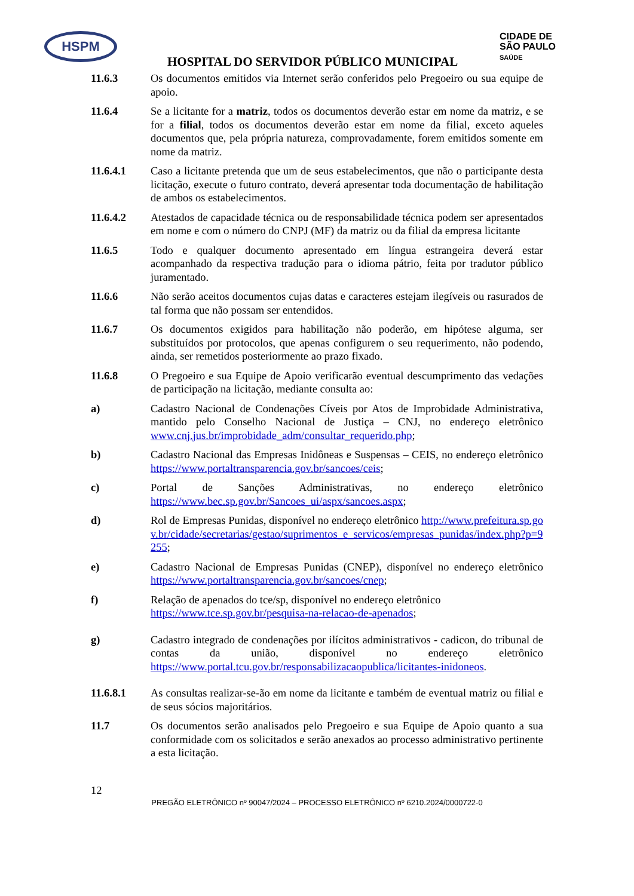HSPM
CIDADE DE
SÃO PAULO
SAÚDE
HOSPITAL DO SERVIDOR PÚBLICO MUNICIPAL
11.6.3 Os documentos emitidos via Internet serão conferidos pelo Pregoeiro ou sua equipe de apoio.
11.6.4 Se a licitante for a matriz, todos os documentos deverão estar em nome da matriz, e se for a filial, todos os documentos deverão estar em nome da filial, exceto aqueles documentos que, pela própria natureza, comprovadamente, forem emitidos somente em nome da matriz.
11.6.4.1 Caso a licitante pretenda que um de seus estabelecimentos, que não o participante desta licitação, execute o futuro contrato, deverá apresentar toda documentação de habilitação de ambos os estabelecimentos.
11.6.4.2 Atestados de capacidade técnica ou de responsabilidade técnica podem ser apresentados em nome e com o número do CNPJ (MF) da matriz ou da filial da empresa licitante
11.6.5 Todo e qualquer documento apresentado em língua estrangeira deverá estar acompanhado da respectiva tradução para o idioma pátrio, feita por tradutor público juramentado.
11.6.6 Não serão aceitos documentos cujas datas e caracteres estejam ilegíveis ou rasurados de tal forma que não possam ser entendidos.
11.6.7 Os documentos exigidos para habilitação não poderão, em hipótese alguma, ser substituídos por protocolos, que apenas configurem o seu requerimento, não podendo, ainda, ser remetidos posteriormente ao prazo fixado.
11.6.8 O Pregoeiro e sua Equipe de Apoio verificarão eventual descumprimento das vedações de participação na licitação, mediante consulta ao:
a) Cadastro Nacional de Condenações Cíveis por Atos de Improbidade Administrativa, mantido pelo Conselho Nacional de Justiça – CNJ, no endereço eletrônico www.cnj.jus.br/improbidade_adm/consultar_requerido.php;
b) Cadastro Nacional das Empresas Inidôneas e Suspensas – CEIS, no endereço eletrônico https://www.portaltransparencia.gov.br/sancoes/ceis;
c) Portal de Sanções Administrativas, no endereço eletrônico https://www.bec.sp.gov.br/Sancoes_ui/aspx/sancoes.aspx;
d) Rol de Empresas Punidas, disponível no endereço eletrônico http://www.prefeitura.sp.gov.br/cidade/secretarias/gestao/suprimentos_e_servicos/empresas_punidas/index.php?p=9255;
e) Cadastro Nacional de Empresas Punidas (CNEP), disponível no endereço eletrônico https://www.portaltransparencia.gov.br/sancoes/cnep;
f) Relação de apenados do tce/sp, disponível no endereço eletrônico
https://www.tce.sp.gov.br/pesquisa-na-relacao-de-apenados;
g) Cadastro integrado de condenações por ilícitos administrativos - cadicon, do tribunal de contas da união, disponível no endereço eletrônico https://www.portal.tcu.gov.br/responsabilizacaopublica/licitantes-inidoneos.
11.6.8.1 As consultas realizar-se-ão em nome da licitante e também de eventual matriz ou filial e de seus sócios majoritários.
11.7 Os documentos serão analisados pelo Pregoeiro e sua Equipe de Apoio quanto a sua conformidade com os solicitados e serão anexados ao processo administrativo pertinente a esta licitação.
12
PREGÃO ELETRÔNICO nº 90047/2024 – PROCESSO ELETRÔNICO nº 6210.2024/0000722-0